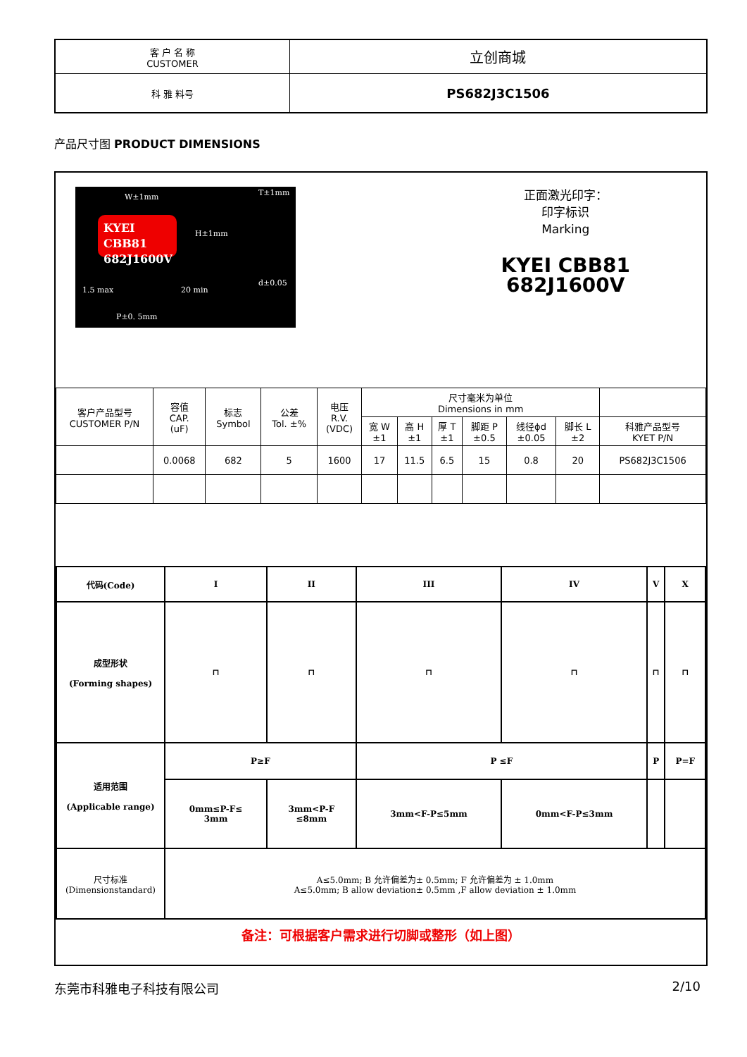| 客 户 名 称 CUSTOMER | 立创商城 |
| 科 雅 料号 | PS682J3C1506 |
产品尺寸图 PRODUCT DIMENSIONS
W±1mm T±1mm
KYEI CBB81
682J1600V
H±1mm
1.5 max 20 min
d±0.05
P±0. 5mm
正面激光印字：
印字标识
Marking
KYEI CBB81
682J1600V
| 客户产品型号 CUSTOMER P/N | 容值 CAP. (uF) | 标志 Symbol | 公差 Tol. ±% | 电压 R.V. (VDC) | 尺寸毫米为单位 Dimensions in mm | | | | | | |
| | | | | | 宽 W ±1 | 高 H ±1 | 厚 T ±1 | 脚距 P ±0.5 | 线径ϕd ±0.05 | 脚长 L ±2 | 科雅产品型号 KYET P/N |
| | 0.0068 | 682 | 5 | 1600 | 17 | 11.5 | 6.5 | 15 | 0.8 | 20 | PS682J3C1506 |
| 代码(Code) | I | II | III | IV | V | X |
| 成型形状 (Forming shapes) | ⊓ | ⊓ | ⊓ | ⊓ | ⊓ | ⊓ |
| 适用范围 (Applicable range) | P≥F | | P ≤F | | P | P=F |
| | 0mm≤P-F≤ 3mm | 3mm<P-F ≤8mm | 3mm<F-P≤5mm | 0mm<F-P≤3mm | | |
| 尺寸标准 (Dimensionstandard) | A≤5.0mm; B 允许偏差为± 0.5mm; F 允许偏差为 ± 1.0mm A≤5.0mm; B allow deviation± 0.5mm ,F allow deviation ± 1.0mm | | | | | |
备注：可根据客户需求进行切脚或整形（如上图）
东莞市科雅电子科技有限公司 2/10